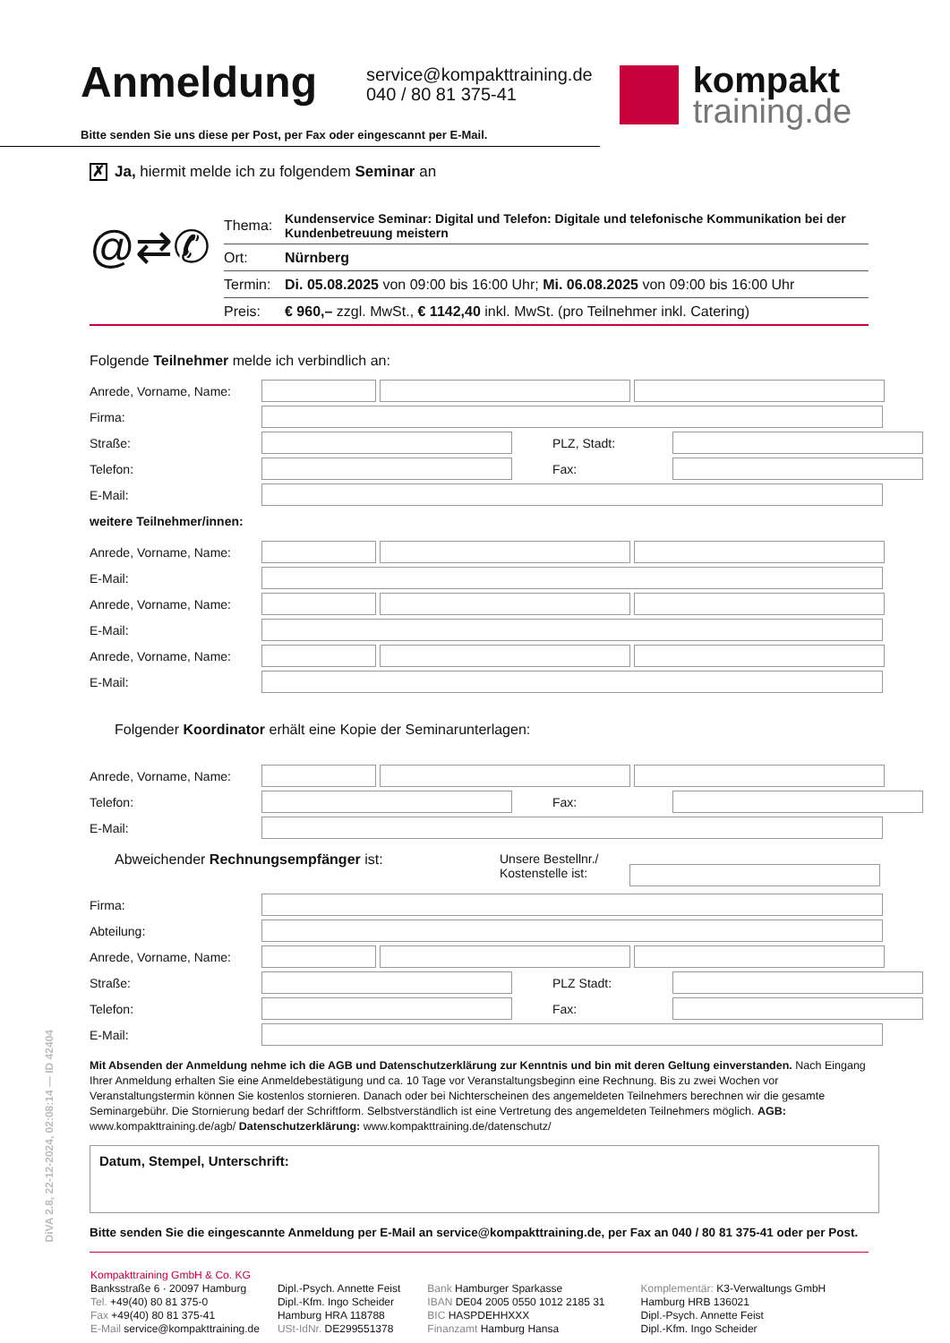Anmeldung
service@kompakttraining.de
040 / 80 81 375-41
kompakt
training.de
Bitte senden Sie uns diese per Post, per Fax oder eingescannt per E-Mail.
✗ Ja, hiermit melde ich zu folgendem Seminar an
@⇄✆
| Thema: | Kundenservice Seminar: Digital und Telefon: Digitale und telefonische Kommunikation bei der Kundenbetreuung meistern |
| Ort: | Nürnberg |
| Termin: | Di. 05.08.2025 von 09:00 bis 16:00 Uhr; Mi. 06.08.2025 von 09:00 bis 16:00 Uhr |
| Preis: | € 960,– zzgl. MwSt., € 1142,40 inkl. MwSt. (pro Teilnehmer inkl. Catering) |
Folgende Teilnehmer melde ich verbindlich an:
Anrede, Vorname, Name:
Firma:
Straße: PLZ, Stadt:
Telefon: Fax:
E-Mail:
weitere Teilnehmer/innen:
Anrede, Vorname, Name:
E-Mail:
Anrede, Vorname, Name:
E-Mail:
Anrede, Vorname, Name:
E-Mail:
Folgender Koordinator erhält eine Kopie der Seminarunterlagen:
Anrede, Vorname, Name:
Telefon: Fax:
E-Mail:
Abweichender Rechnungsempfänger ist: Unsere Bestellnr./
Kostenstelle ist:
Firma:
Abteilung:
Anrede, Vorname, Name:
Straße: PLZ Stadt:
Telefon: Fax:
E-Mail:
Mit Absenden der Anmeldung nehme ich die AGB und Datenschutzerklärung zur Kenntnis und bin mit deren Geltung einverstanden. Nach Eingang Ihrer Anmeldung erhalten Sie eine Anmeldebestätigung und ca. 10 Tage vor Veranstaltungsbeginn eine Rechnung. Bis zu zwei Wochen vor Veranstaltungstermin können Sie kostenlos stornieren. Danach oder bei Nichterscheinen des angemeldeten Teilnehmers berechnen wir die gesamte Seminargebühr. Die Stornierung bedarf der Schriftform. Selbstverständlich ist eine Vertretung des angemeldeten Teilnehmers möglich. AGB: www.kompakttraining.de/agb/ Datenschutzerklärung: www.kompakttraining.de/datenschutz/
Datum, Stempel, Unterschrift:
Bitte senden Sie die eingescannte Anmeldung per E-Mail an service@kompakttraining.de, per Fax an 040 / 80 81 375-41 oder per Post.
Kompakttraining GmbH & Co. KG
Banksstraße 6 · 20097 Hamburg
Tel. +49(40) 80 81 375-0
Fax +49(40) 80 81 375-41
E-Mail service@kompakttraining.de
Dipl.-Psych. Annette Feist
Dipl.-Kfm. Ingo Scheider
Hamburg HRA 118788
USt-IdNr. DE299551378
Bank Hamburger Sparkasse
IBAN DE04 2005 0550 1012 2185 31
BIC HASPDEHHXXX
Finanzamt Hamburg Hansa
Komplementär: K3-Verwaltungs GmbH
Hamburg HRB 136021
Dipl.-Psych. Annette Feist
Dipl.-Kfm. Ingo Scheider
DiVA 2.8, 22-12-2024, 02:08:14 — ID 42404